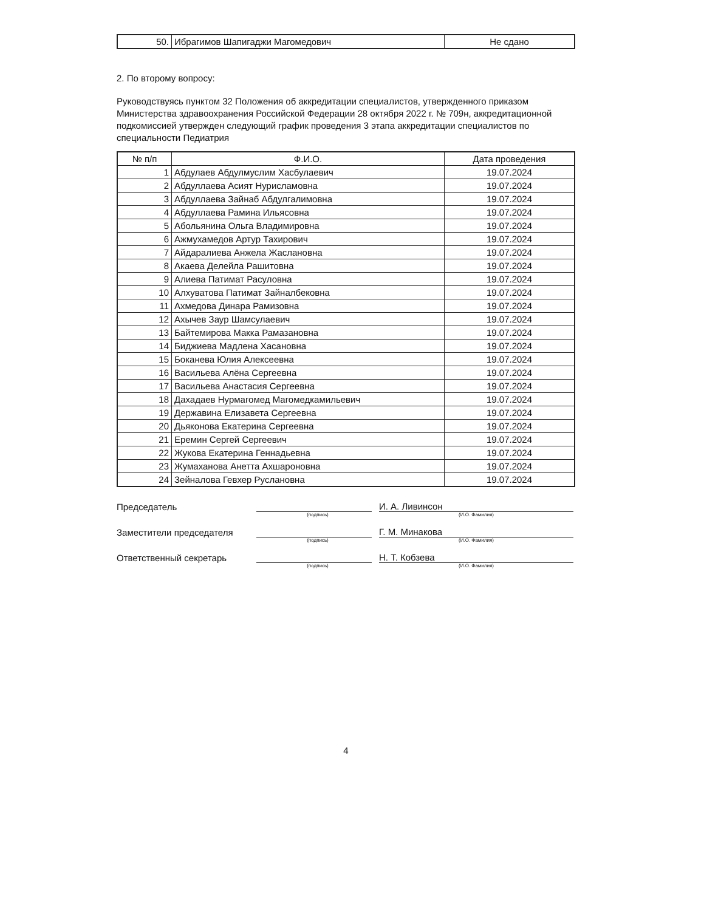| 50. | Ибрагимов Шапигаджи Магомедович | Не сдано |
2. По второму вопросу:
Руководствуясь пунктом 32 Положения об аккредитации специалистов, утвержденного приказом Министерства здравоохранения Российской Федерации 28 октября 2022 г. № 709н, аккредитационной подкомиссией утвержден следующий график проведения 3 этапа аккредитации специалистов по специальности Педиатрия
| № п/п | Ф.И.О. | Дата проведения |
| --- | --- | --- |
| 1 | Абдулаев Абдулмуслим Хасбулаевич | 19.07.2024 |
| 2 | Абдуллаева Асият Нурисламовна | 19.07.2024 |
| 3 | Абдуллаева Зайнаб Абдулгалимовна | 19.07.2024 |
| 4 | Абдуллаева Рамина Ильясовна | 19.07.2024 |
| 5 | Абольянина Ольга Владимировна | 19.07.2024 |
| 6 | Ажмухамедов Артур Тахирович | 19.07.2024 |
| 7 | Айдаралиева Анжела Жаслановна | 19.07.2024 |
| 8 | Акаева Делейла Рашитовна | 19.07.2024 |
| 9 | Алиева Патимат Расуловна | 19.07.2024 |
| 10 | Алхуватова Патимат Зайналбековна | 19.07.2024 |
| 11 | Ахмедова Динара Рамизовна | 19.07.2024 |
| 12 | Ахычев Заур Шамсулаевич | 19.07.2024 |
| 13 | Байтемирова Макка Рамазановна | 19.07.2024 |
| 14 | Биджиева Мадлена Хасановна | 19.07.2024 |
| 15 | Боканева Юлия Алексеевна | 19.07.2024 |
| 16 | Васильева Алёна Сергеевна | 19.07.2024 |
| 17 | Васильева Анастасия Сергеевна | 19.07.2024 |
| 18 | Дахадаев Нурмагомед Магомедкамильевич | 19.07.2024 |
| 19 | Державина Елизавета Сергеевна | 19.07.2024 |
| 20 | Дьяконова Екатерина Сергеевна | 19.07.2024 |
| 21 | Еремин Сергей Сергеевич | 19.07.2024 |
| 22 | Жукова Екатерина Геннадьевна | 19.07.2024 |
| 23 | Жумаханова Анетта Ахшароновна | 19.07.2024 |
| 24 | Зейналова Гевхер Руслановна | 19.07.2024 |
Председатель
И. А. Ливинсон
(подпись) (И.О. Фамилия)
Заместители председателя
Г. М. Минакова
(подпись) (И.О. Фамилия)
Ответственный секретарь
Н. Т. Кобзева
(подпись) (И.О. Фамилия)
4